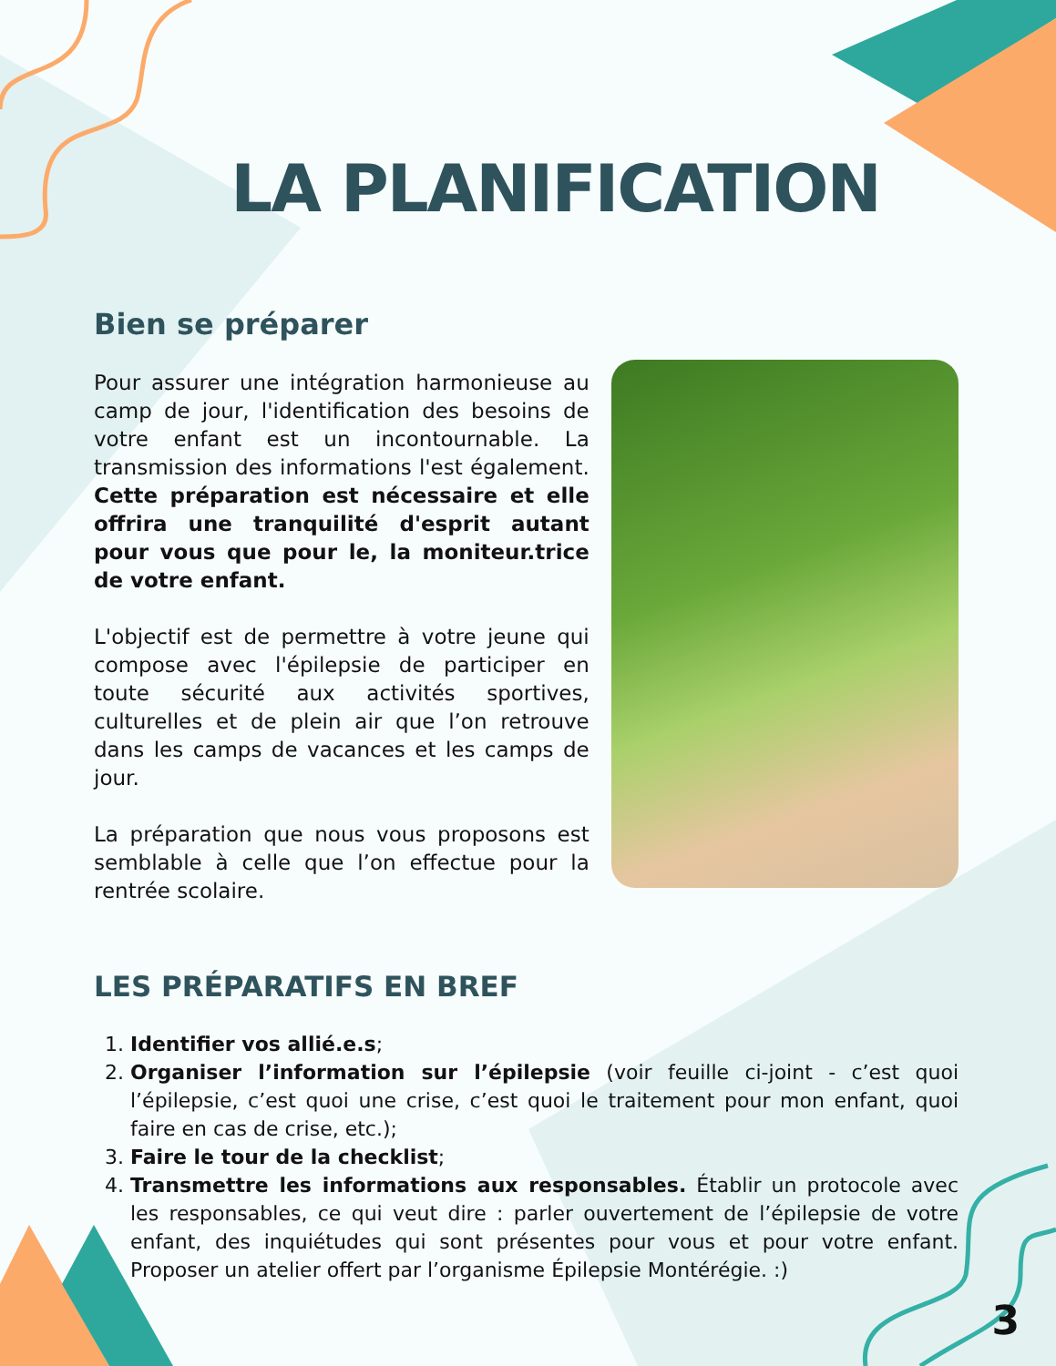LA PLANIFICATION
Bien se préparer
Pour assurer une intégration harmonieuse au camp de jour, l'identification des besoins de votre enfant est un incontournable. La transmission des informations l'est également. Cette préparation est nécessaire et elle offrira une tranquilité d'esprit autant pour vous que pour le, la moniteur.trice de votre enfant.
L'objectif est de permettre à votre jeune qui compose avec l'épilepsie de participer en toute sécurité aux activités sportives, culturelles et de plein air que l’on retrouve dans les camps de vacances et les camps de jour.
La préparation que nous vous proposons est semblable à celle que l’on effectue pour la rentrée scolaire.
LES PRÉPARATIFS EN BREF
1. Identifier vos allié.e.s;
2. Organiser l’information sur l’épilepsie (voir feuille ci-joint - c’est quoi l’épilepsie, c’est quoi une crise, c’est quoi le traitement pour mon enfant, quoi faire en cas de crise, etc.);
3. Faire le tour de la checklist;
4. Transmettre les informations aux responsables. Établir un protocole avec les responsables, ce qui veut dire : parler ouvertement de l’épilepsie de votre enfant, des inquiétudes qui sont présentes pour vous et pour votre enfant. Proposer un atelier offert par l’organisme Épilepsie Montérégie. :)
3